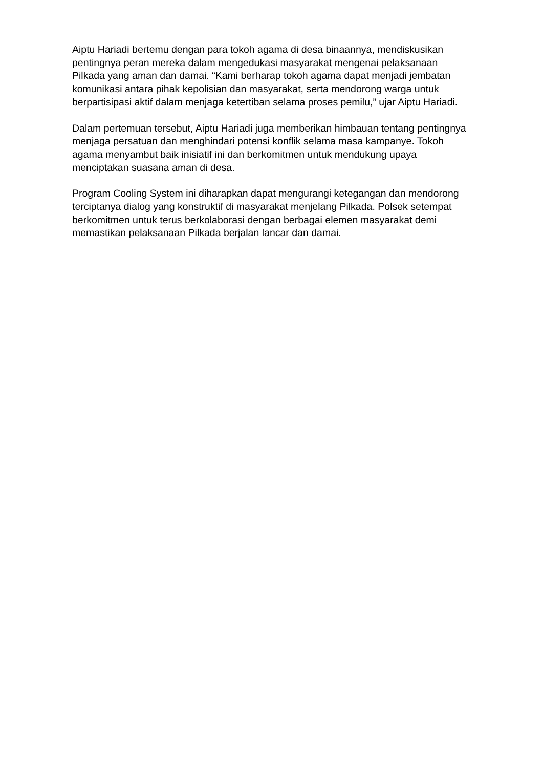Aiptu Hariadi bertemu dengan para tokoh agama di desa binaannya, mendiskusikan pentingnya peran mereka dalam mengedukasi masyarakat mengenai pelaksanaan Pilkada yang aman dan damai. “Kami berharap tokoh agama dapat menjadi jembatan komunikasi antara pihak kepolisian dan masyarakat, serta mendorong warga untuk berpartisipasi aktif dalam menjaga ketertiban selama proses pemilu,” ujar Aiptu Hariadi.
Dalam pertemuan tersebut, Aiptu Hariadi juga memberikan himbauan tentang pentingnya menjaga persatuan dan menghindari potensi konflik selama masa kampanye. Tokoh agama menyambut baik inisiatif ini dan berkomitmen untuk mendukung upaya menciptakan suasana aman di desa.
Program Cooling System ini diharapkan dapat mengurangi ketegangan dan mendorong terciptanya dialog yang konstruktif di masyarakat menjelang Pilkada. Polsek setempat berkomitmen untuk terus berkolaborasi dengan berbagai elemen masyarakat demi memastikan pelaksanaan Pilkada berjalan lancar dan damai.